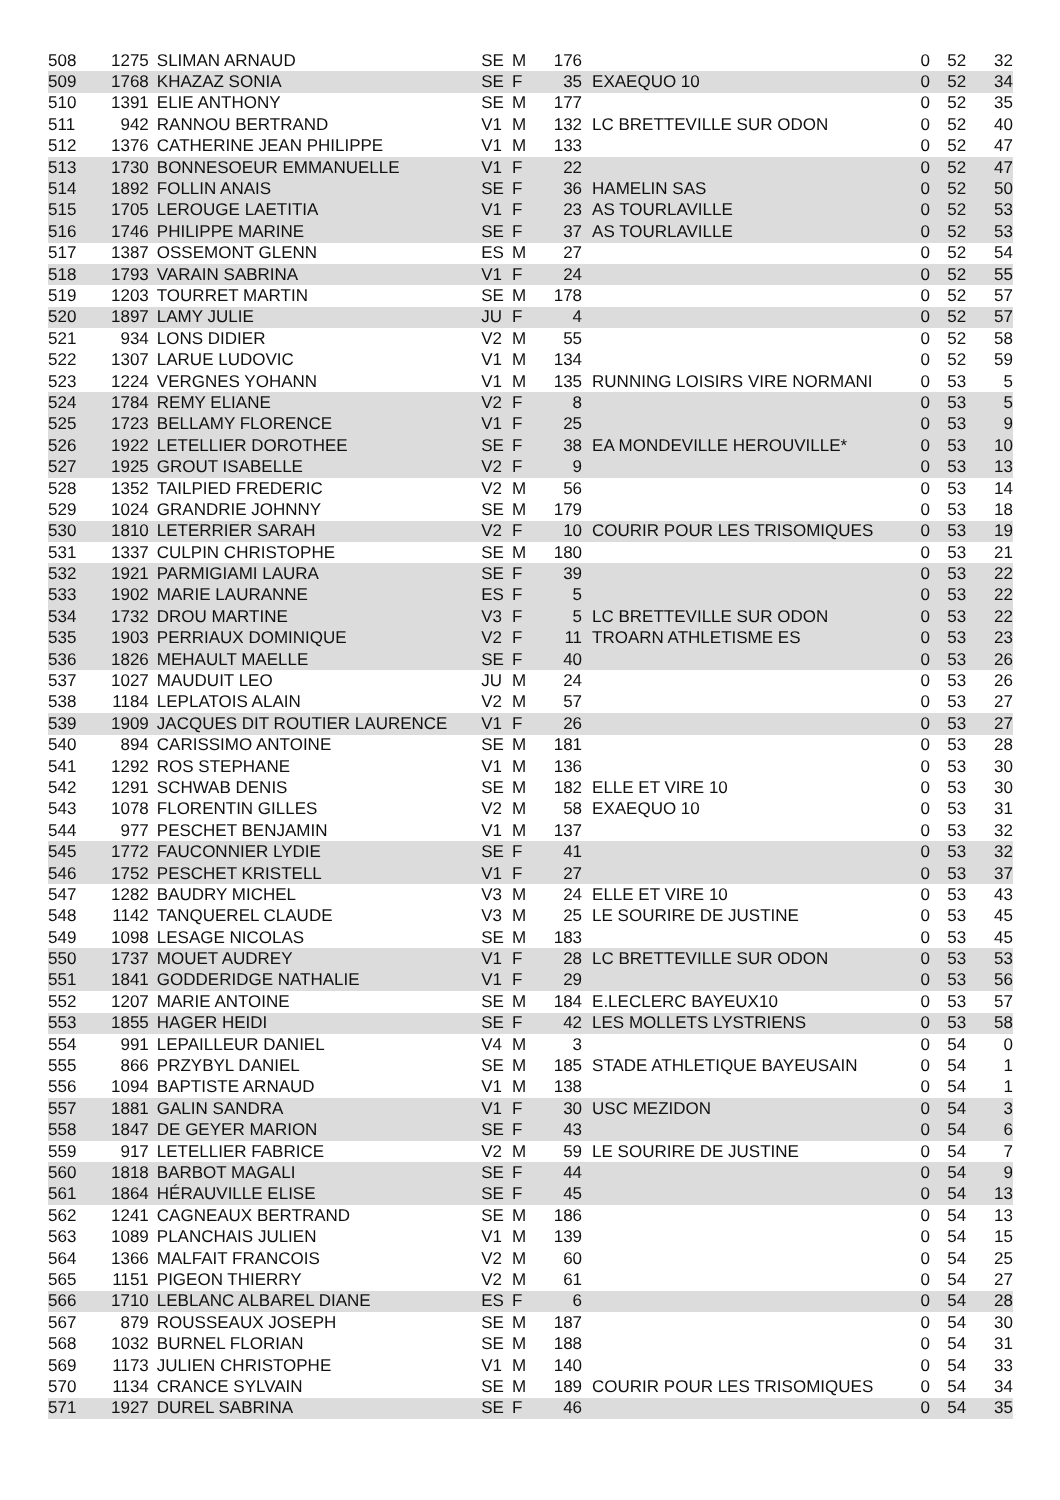| 508 | 1275 | SLIMAN ARNAUD | SE | M | 176 | | 0 | 52 | 32 |
| 509 | 1768 | KHAZAZ SONIA | SE | F | 35 | EXAEQUO 10 | 0 | 52 | 34 |
| 510 | 1391 | ELIE ANTHONY | SE | M | 177 | | 0 | 52 | 35 |
| 511 | 942 | RANNOU BERTRAND | V1 | M | 132 | LC BRETTEVILLE SUR ODON | 0 | 52 | 40 |
| 512 | 1376 | CATHERINE JEAN PHILIPPE | V1 | M | 133 | | 0 | 52 | 47 |
| 513 | 1730 | BONNESOEUR EMMANUELLE | V1 | F | 22 | | 0 | 52 | 47 |
| 514 | 1892 | FOLLIN ANAIS | SE | F | 36 | HAMELIN SAS | 0 | 52 | 50 |
| 515 | 1705 | LEROUGE LAETITIA | V1 | F | 23 | AS TOURLAVILLE | 0 | 52 | 53 |
| 516 | 1746 | PHILIPPE MARINE | SE | F | 37 | AS TOURLAVILLE | 0 | 52 | 53 |
| 517 | 1387 | OSSEMONT GLENN | ES | M | 27 | | 0 | 52 | 54 |
| 518 | 1793 | VARAIN SABRINA | V1 | F | 24 | | 0 | 52 | 55 |
| 519 | 1203 | TOURRET MARTIN | SE | M | 178 | | 0 | 52 | 57 |
| 520 | 1897 | LAMY JULIE | JU | F | 4 | | 0 | 52 | 57 |
| 521 | 934 | LONS DIDIER | V2 | M | 55 | | 0 | 52 | 58 |
| 522 | 1307 | LARUE LUDOVIC | V1 | M | 134 | | 0 | 52 | 59 |
| 523 | 1224 | VERGNES YOHANN | V1 | M | 135 | RUNNING LOISIRS VIRE NORMANI | 0 | 53 | 5 |
| 524 | 1784 | REMY ELIANE | V2 | F | 8 | | 0 | 53 | 5 |
| 525 | 1723 | BELLAMY FLORENCE | V1 | F | 25 | | 0 | 53 | 9 |
| 526 | 1922 | LETELLIER DOROTHEE | SE | F | 38 | EA MONDEVILLE HEROUVILLE* | 0 | 53 | 10 |
| 527 | 1925 | GROUT ISABELLE | V2 | F | 9 | | 0 | 53 | 13 |
| 528 | 1352 | TAILPIED FREDERIC | V2 | M | 56 | | 0 | 53 | 14 |
| 529 | 1024 | GRANDRIE JOHNNY | SE | M | 179 | | 0 | 53 | 18 |
| 530 | 1810 | LETERRIER SARAH | V2 | F | 10 | COURIR POUR LES TRISOMIQUES | 0 | 53 | 19 |
| 531 | 1337 | CULPIN CHRISTOPHE | SE | M | 180 | | 0 | 53 | 21 |
| 532 | 1921 | PARMIGIAMI LAURA | SE | F | 39 | | 0 | 53 | 22 |
| 533 | 1902 | MARIE LAURANNE | ES | F | 5 | | 0 | 53 | 22 |
| 534 | 1732 | DROU MARTINE | V3 | F | 5 | LC BRETTEVILLE SUR ODON | 0 | 53 | 22 |
| 535 | 1903 | PERRIAUX DOMINIQUE | V2 | F | 11 | TROARN ATHLETISME ES | 0 | 53 | 23 |
| 536 | 1826 | MEHAULT MAELLE | SE | F | 40 | | 0 | 53 | 26 |
| 537 | 1027 | MAUDUIT LEO | JU | M | 24 | | 0 | 53 | 26 |
| 538 | 1184 | LEPLATOIS ALAIN | V2 | M | 57 | | 0 | 53 | 27 |
| 539 | 1909 | JACQUES DIT ROUTIER LAURENCE | V1 | F | 26 | | 0 | 53 | 27 |
| 540 | 894 | CARISSIMO ANTOINE | SE | M | 181 | | 0 | 53 | 28 |
| 541 | 1292 | ROS STEPHANE | V1 | M | 136 | | 0 | 53 | 30 |
| 542 | 1291 | SCHWAB DENIS | SE | M | 182 | ELLE ET VIRE 10 | 0 | 53 | 30 |
| 543 | 1078 | FLORENTIN GILLES | V2 | M | 58 | EXAEQUO 10 | 0 | 53 | 31 |
| 544 | 977 | PESCHET BENJAMIN | V1 | M | 137 | | 0 | 53 | 32 |
| 545 | 1772 | FAUCONNIER LYDIE | SE | F | 41 | | 0 | 53 | 32 |
| 546 | 1752 | PESCHET KRISTELL | V1 | F | 27 | | 0 | 53 | 37 |
| 547 | 1282 | BAUDRY MICHEL | V3 | M | 24 | ELLE ET VIRE 10 | 0 | 53 | 43 |
| 548 | 1142 | TANQUEREL CLAUDE | V3 | M | 25 | LE SOURIRE DE JUSTINE | 0 | 53 | 45 |
| 549 | 1098 | LESAGE NICOLAS | SE | M | 183 | | 0 | 53 | 45 |
| 550 | 1737 | MOUET AUDREY | V1 | F | 28 | LC BRETTEVILLE SUR ODON | 0 | 53 | 53 |
| 551 | 1841 | GODDERIDGE NATHALIE | V1 | F | 29 | | 0 | 53 | 56 |
| 552 | 1207 | MARIE ANTOINE | SE | M | 184 | E.LECLERC BAYEUX10 | 0 | 53 | 57 |
| 553 | 1855 | HAGER HEIDI | SE | F | 42 | LES MOLLETS LYSTRIENS | 0 | 53 | 58 |
| 554 | 991 | LEPAILLEUR DANIEL | V4 | M | 3 | | 0 | 54 | 0 |
| 555 | 866 | PRZYBYL DANIEL | SE | M | 185 | STADE ATHLETIQUE BAYEUSAIN | 0 | 54 | 1 |
| 556 | 1094 | BAPTISTE ARNAUD | V1 | M | 138 | | 0 | 54 | 1 |
| 557 | 1881 | GALIN SANDRA | V1 | F | 30 | USC MEZIDON | 0 | 54 | 3 |
| 558 | 1847 | DE GEYER MARION | SE | F | 43 | | 0 | 54 | 6 |
| 559 | 917 | LETELLIER FABRICE | V2 | M | 59 | LE SOURIRE DE JUSTINE | 0 | 54 | 7 |
| 560 | 1818 | BARBOT MAGALI | SE | F | 44 | | 0 | 54 | 9 |
| 561 | 1864 | HÉRAUVILLE ELISE | SE | F | 45 | | 0 | 54 | 13 |
| 562 | 1241 | CAGNEAUX BERTRAND | SE | M | 186 | | 0 | 54 | 13 |
| 563 | 1089 | PLANCHAIS JULIEN | V1 | M | 139 | | 0 | 54 | 15 |
| 564 | 1366 | MALFAIT FRANCOIS | V2 | M | 60 | | 0 | 54 | 25 |
| 565 | 1151 | PIGEON THIERRY | V2 | M | 61 | | 0 | 54 | 27 |
| 566 | 1710 | LEBLANC ALBAREL DIANE | ES | F | 6 | | 0 | 54 | 28 |
| 567 | 879 | ROUSSEAUX JOSEPH | SE | M | 187 | | 0 | 54 | 30 |
| 568 | 1032 | BURNEL FLORIAN | SE | M | 188 | | 0 | 54 | 31 |
| 569 | 1173 | JULIEN CHRISTOPHE | V1 | M | 140 | | 0 | 54 | 33 |
| 570 | 1134 | CRANCE SYLVAIN | SE | M | 189 | COURIR POUR LES TRISOMIQUES | 0 | 54 | 34 |
| 571 | 1927 | DUREL SABRINA | SE | F | 46 | | 0 | 54 | 35 |